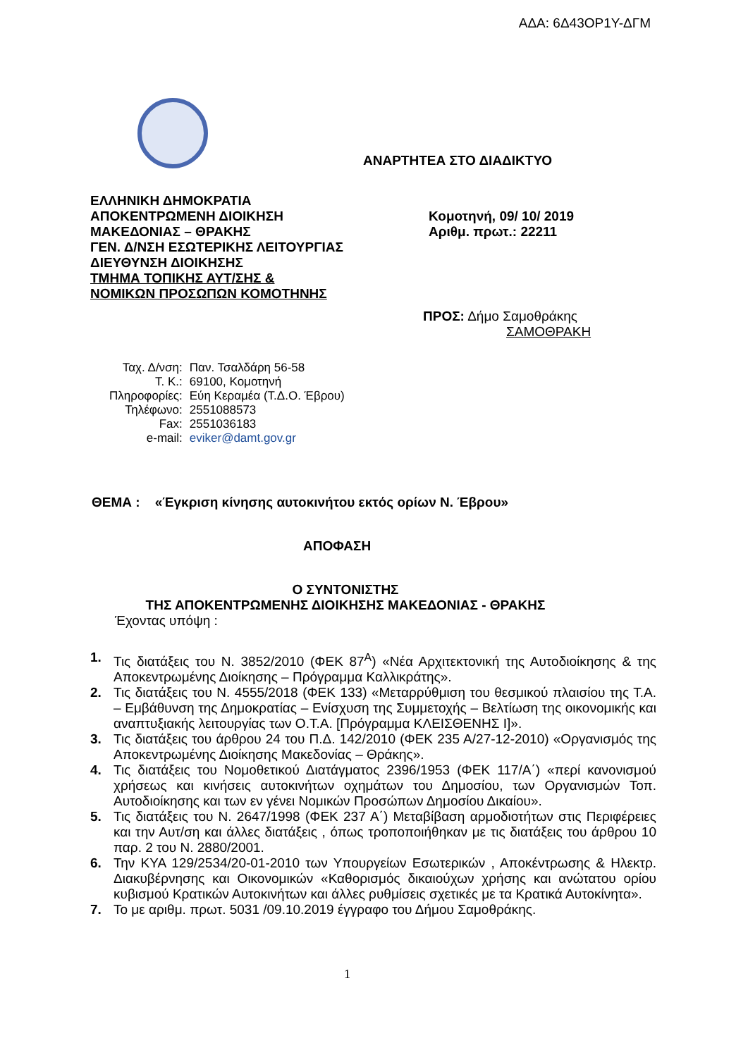ΑΔΑ: 6Δ43ΟΡ1Υ-ΔΓΜ
ΑΝΑΡΤΗΤΕΑ ΣΤΟ ΔΙΑΔΙΚΤΥΟ
ΕΛΛΗΝΙΚΗ ΔΗΜΟΚΡΑΤΙΑ
ΑΠΟΚΕΝΤΡΩΜΕΝΗ ΔΙΟΙΚΗΣΗ
ΜΑΚΕΔΟΝΙΑΣ – ΘΡΑΚΗΣ
ΓΕΝ. Δ/ΝΣΗ ΕΣΩΤΕΡΙΚΗΣ ΛΕΙΤΟΥΡΓΙΑΣ
ΔΙΕΥΘΥΝΣΗ ΔΙΟΙΚΗΣΗΣ
ΤΜΗΜΑ ΤΟΠΙΚΗΣ ΑΥΤ/ΣΗΣ &
ΝΟΜΙΚΩΝ ΠΡΟΣΩΠΩΝ ΚΟΜΟΤΗΝΗΣ
Κομοτηνή, 09/ 10/ 2019
Αριθμ. πρωτ.: 22211
ΠΡΟΣ: Δήμο Σαμοθράκης
ΣΑΜΟΘΡΑΚΗ
| Ταχ. Δ/νση: | Παν. Τσαλδάρη 56-58 |
| Τ. Κ.: | 69100, Κομοτηνή |
| Πληροφορίες: | Εύη Κεραμέα (Τ.Δ.Ο. Έβρου) |
| Τηλέφωνο: | 2551088573 |
| Fax: | 2551036183 |
| e-mail: | eviker@damt.gov.gr |
ΘΕΜΑ : «Έγκριση κίνησης αυτοκινήτου εκτός ορίων Ν. Έβρου»
ΑΠΟΦΑΣΗ
Ο ΣΥΝΤΟΝΙΣΤΗΣ
ΤΗΣ ΑΠΟΚΕΝΤΡΩΜΕΝΗΣ ΔΙΟΙΚΗΣΗΣ ΜΑΚΕΔΟΝΙΑΣ - ΘΡΑΚΗΣ
Έχοντας υπόψη :
1. Τις διατάξεις του Ν. 3852/2010 (ΦΕΚ 87<sup>Α</sup>) «Νέα Αρχιτεκτονική της Αυτοδιοίκησης & της Αποκεντρωμένης Διοίκησης – Πρόγραμμα Καλλικράτης».
2. Τις διατάξεις του Ν. 4555/2018 (ΦΕΚ 133) «Μεταρρύθμιση του θεσμικού πλαισίου της Τ.Α. – Εμβάθυνση της Δημοκρατίας – Ενίσχυση της Συμμετοχής – Βελτίωση της οικονομικής και αναπτυξιακής λειτουργίας των Ο.Τ.Α. [Πρόγραμμα ΚΛΕΙΣΘΕΝΗΣ Ι]».
3. Τις διατάξεις του άρθρου 24 του Π.Δ. 142/2010 (ΦΕΚ 235 Α/27-12-2010) «Οργανισμός της Αποκεντρωμένης Διοίκησης Μακεδονίας – Θράκης».
4. Τις διατάξεις του Νομοθετικού Διατάγματος 2396/1953 (ΦΕΚ 117/Α΄) «περί κανονισμού χρήσεως και κινήσεις αυτοκινήτων οχημάτων του Δημοσίου, των Οργανισμών Τοπ. Αυτοδιοίκησης και των εν γένει Νομικών Προσώπων Δημοσίου Δικαίου».
5. Τις διατάξεις του Ν. 2647/1998 (ΦΕΚ 237 Α΄) Μεταβίβαση αρμοδιοτήτων στις Περιφέρειες και την Αυτ/ση και άλλες διατάξεις , όπως τροποποιήθηκαν με τις διατάξεις του άρθρου 10 παρ. 2 του Ν. 2880/2001.
6. Την ΚΥΑ 129/2534/20-01-2010 των Υπουργείων Εσωτερικών , Αποκέντρωσης & Ηλεκτρ. Διακυβέρνησης και Οικονομικών «Καθορισμός δικαιούχων χρήσης και ανώτατου ορίου κυβισμού Κρατικών Αυτοκινήτων και άλλες ρυθμίσεις σχετικές με τα Κρατικά Αυτοκίνητα».
7. Το με αριθμ. πρωτ. 5031 /09.10.2019 έγγραφο του Δήμου Σαμοθράκης.
1